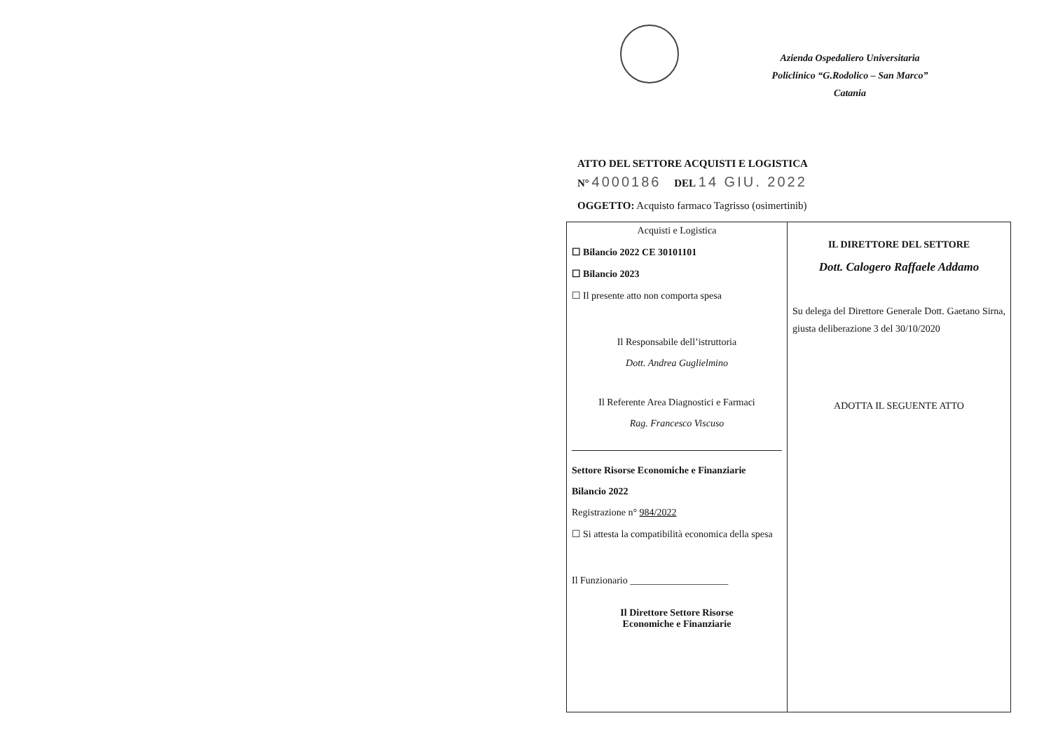Azienda Ospedaliero Universitaria
Policlinico “G.Rodolico – San Marco”
Catania
ATTO DEL SETTORE ACQUISTI E LOGISTICA
N° 4000186 DEL 14 GIU. 2022
OGGETTO: Acquisto farmaco Tagrisso (osimertinib)
| Acquisti e Logistica ☐ Bilancio 2022 CE 30101101 ☐ Bilancio 2023 ☐ Il presente atto non comporta spesa Il Responsabile dell’istruttoria Dott. Andrea Guglielmino Il Referente Area Diagnostici e Farmaci Rag. Francesco Viscuso Settore Risorse Economiche e Finanziarie Bilancio 2022 Registrazione n° 984/2022 ☐ Si attesta la compatibilità economica della spesa Il Funzionario ____________________ Il Direttore Settore Risorse Economiche e Finanziarie | IL DIRETTORE DEL SETTORE Dott. Calogero Raffaele Addamo Su delega del Direttore Generale Dott. Gaetano Sirna, giusta deliberazione 3 del 30/10/2020 ADOTTA IL SEGUENTE ATTO |